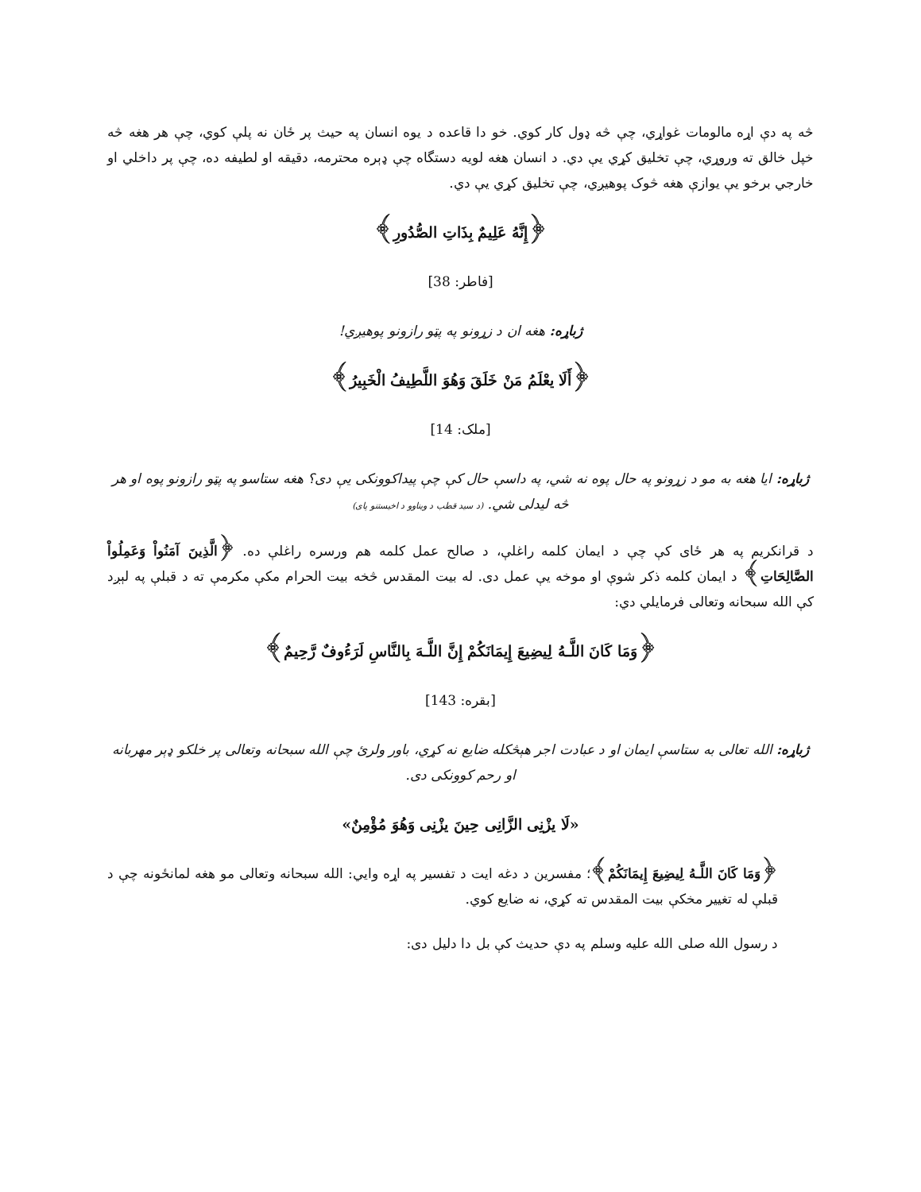څه په دې اړه مالومات غواړي، چې څه ډول کار کوي. خو دا قاعده د يوه انسان په حيث پر ځان نه پلې کوي، چې هر هغه څه خپل خالق ته وروړي، چې تخليق کړي يې دي. د انسان هغه لويه دستگاه چې ډېره محترمه، دقيقه او لطيفه ده، چې پر داخلي او خارجي برخو يې يوازې هغه څوک پوهيږي، چې تخليق کړي يې دي.
﴿إِنَّهُ عَلِيمٌ بِذَاتِ الصُّدُورِ﴾
[فاطر: 38]
ژباړه: هغه ان د زړونو په پټو رازونو پوهيږي!
﴿أَلَا يعْلَمُ مَنْ خَلَقَ وَهُوَ اللَّطِيفُ الْخَبِيرُ﴾
[ملک: 14]
ژباړه: ايا هغه به مو د زړونو په حال پوه نه شي، په داسې حال کې چې پيداکوونکی يې دی؟ هغه ستاسو په پټو رازونو پوه او هر څه ليدلی شي. (د سيد قطب د ويناوو د اخيستنو پای)
د قرانکريم په هر ځای کې چې د ايمان کلمه راغلې، د صالح عمل کلمه هم ورسره راغلې ده. ﴿الَّذِينَ آمَنُواْ وَعَمِلُواْ الصَّالِحَاتِ﴾ د ايمان کلمه ذکر شوې او موخه يې عمل دی. له بيت المقدس څخه بيت الحرام مکې مکرمې ته د قبلې په لېږد کې الله سبحانه وتعالی فرمايلي دي:
﴿وَمَا كَانَ اللَّـهُ لِيضِيعَ إِيمَانَكُمْ إِنَّ اللَّـهَ بِالنَّاسِ لَرَءُوفٌ رَّحِيمٌ﴾
[بقره: 143]
ژباړه: الله تعالی به ستاسې ايمان او د عبادت اجر هېڅکله ضايع نه کړي، باور ولرئ چې الله سبحانه وتعالی پر خلکو ډېر مهربانه او رحم کوونکی دی.
«لَا يزْنِی الزَّانِی حِينَ يزْنِی وَهُوَ مُؤْمِنٌ»
﴿وَمَا كَانَ اللَّـهُ لِيضِيعَ إِيمَانَكُمْ﴾؛ مفسرين د دغه ايت د تفسير په اړه وايي: الله سبحانه وتعالی مو هغه لمانځونه چې د قبلې له تغيير مخکې بيت المقدس ته کړي، نه ضايع کوي.
د رسول الله صلی الله عليه وسلم په دې حديث کې بل دا دليل دی: